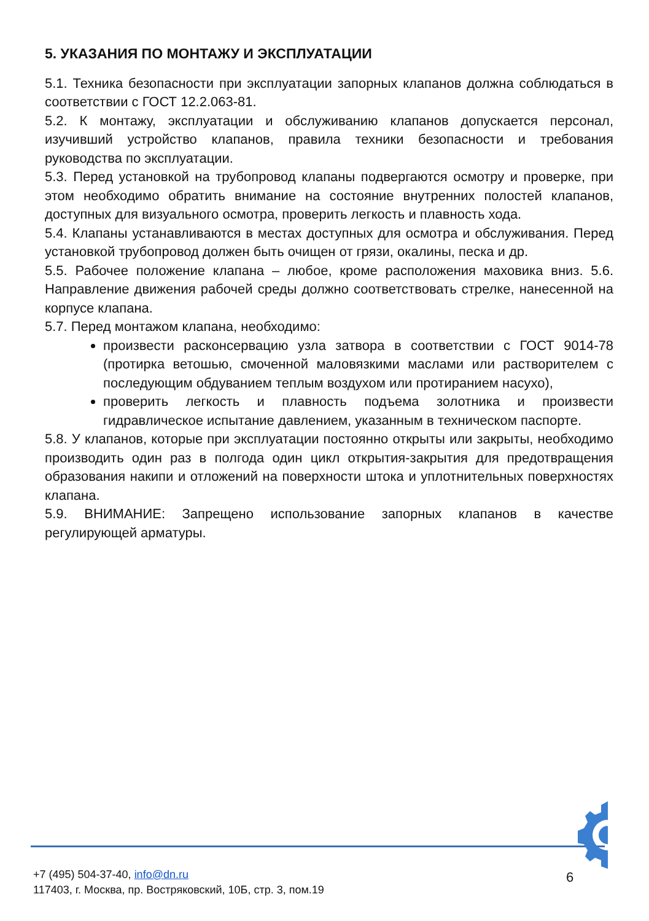5. УКАЗАНИЯ ПО МОНТАЖУ И ЭКСПЛУАТАЦИИ
5.1. Техника безопасности при эксплуатации запорных клапанов должна соблюдаться в соответствии с ГОСТ 12.2.063-81.
5.2. К монтажу, эксплуатации и обслуживанию клапанов допускается персонал, изучивший устройство клапанов, правила техники безопасности и требования руководства по эксплуатации.
5.3. Перед установкой на трубопровод клапаны подвергаются осмотру и проверке, при этом необходимо обратить внимание на состояние внутренних полостей клапанов, доступных для визуального осмотра, проверить легкость и плавность хода.
5.4. Клапаны устанавливаются в местах доступных для осмотра и обслуживания. Перед установкой трубопровод должен быть очищен от грязи, окалины, песка и др.
5.5. Рабочее положение клапана – любое, кроме расположения маховика вниз. 5.6. Направление движения рабочей среды должно соответствовать стрелке, нанесенной на корпусе клапана.
5.7. Перед монтажом клапана, необходимо:
произвести расконсервацию узла затвора в соответствии с ГОСТ 9014-78 (протирка ветошью, смоченной маловязкими маслами или растворителем с последующим обдуванием теплым воздухом или протиранием насухо),
проверить легкость и плавность подъема золотника и произвести гидравлическое испытание давлением, указанным в техническом паспорте.
5.8. У клапанов, которые при эксплуатации постоянно открыты или закрыты, необходимо производить один раз в полгода один цикл открытия-закрытия для предотвращения образования накипи и отложений на поверхности штока и уплотнительных поверхностях клапана.
5.9. ВНИМАНИЕ: Запрещено использование запорных клапанов в качестве регулирующей арматуры.
+7 (495) 504-37-40, info@dn.ru
117403, г. Москва, пр. Востряковский, 10Б, стр. 3, пом.19
6